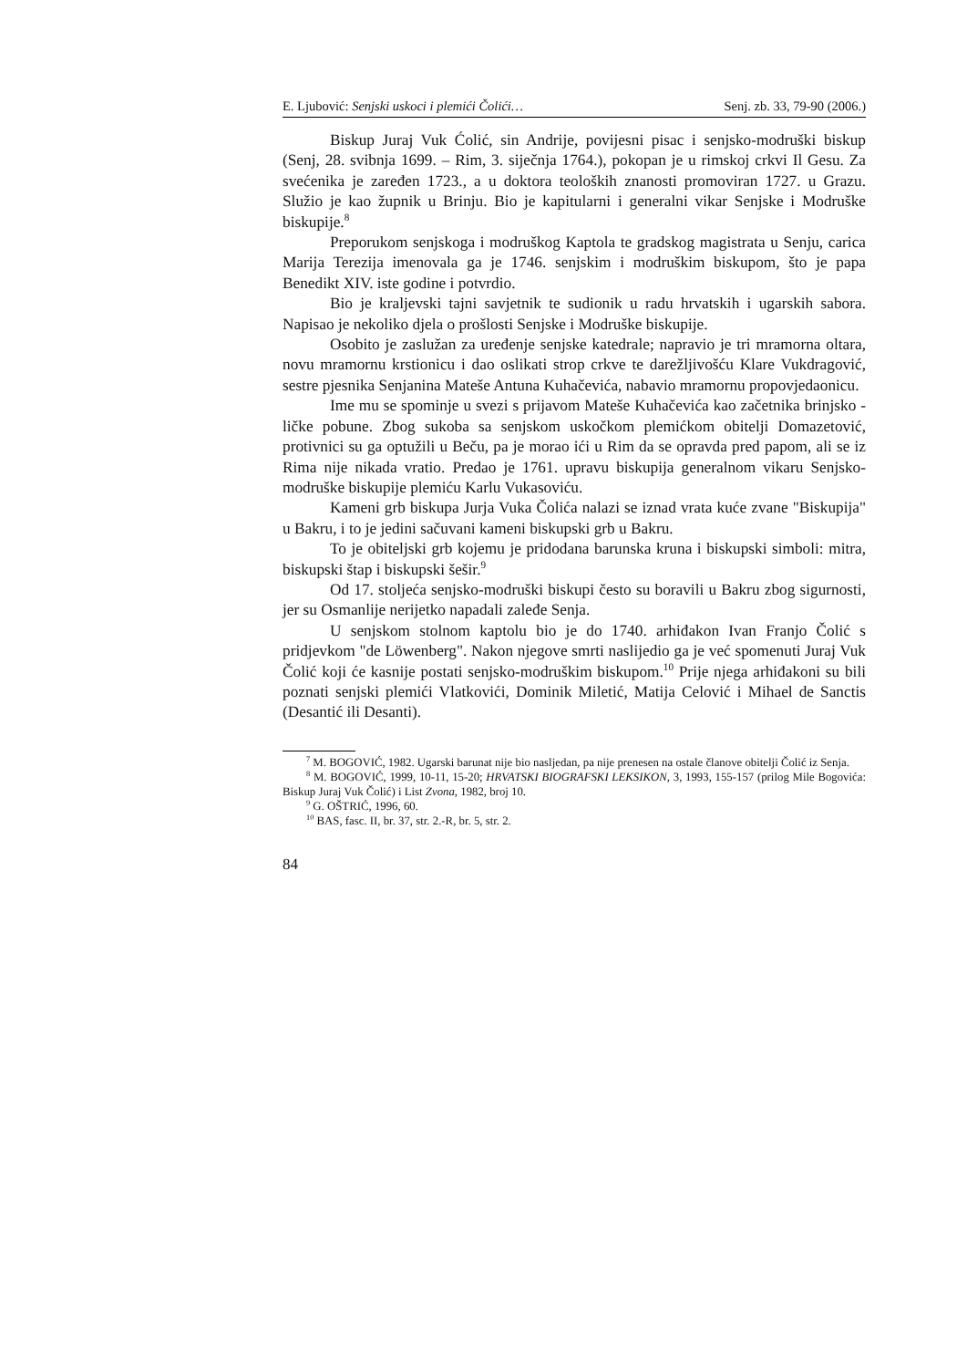E. Ljubović: Senjski uskoci i plemići Čolići… Senj. zb. 33, 79-90 (2006.)
Biskup Juraj Vuk Ćolić, sin Andrije, povijesni pisac i senjsko-modruški biskup (Senj, 28. svibnja 1699. – Rim, 3. siječnja 1764.), pokopan je u rimskoj crkvi Il Gesu. Za svećenika je zaređen 1723., a u doktora teoloških znanosti promoviran 1727. u Grazu. Služio je kao župnik u Brinju. Bio je kapitularni i generalni vikar Senjske i Modruške biskupije.<sup>8</sup>
Preporukom senjskoga i modruškog Kaptola te gradskog magistrata u Senju, carica Marija Terezija imenovala ga je 1746. senjskim i modruškim biskupom, što je papa Benedikt XIV. iste godine i potvrdio.
Bio je kraljevski tajni savjetnik te sudionik u radu hrvatskih i ugarskih sabora. Napisao je nekoliko djela o prošlosti Senjske i Modruške biskupije.
Osobito je zaslužan za uređenje senjske katedrale; napravio je tri mramorna oltara, novu mramornu krstionicu i dao oslikati strop crkve te darežljivošću Klare Vukdragović, sestre pjesnika Senjanina Mateše Antuna Kuhačevića, nabavio mramornu propovjedaonicu.
Ime mu se spominje u svezi s prijavom Mateše Kuhačevića kao začetnika brinjsko - ličke pobune. Zbog sukoba sa senjskom uskočkom plemićkom obitelji Domazetović, protivnici su ga optužili u Beču, pa je morao ići u Rim da se opravda pred papom, ali se iz Rima nije nikada vratio. Predao je 1761. upravu biskupija generalnom vikaru Senjsko-modruške biskupije plemiću Karlu Vukasoviću.
Kameni grb biskupa Jurja Vuka Čolića nalazi se iznad vrata kuće zvane "Biskupija" u Bakru, i to je jedini sačuvani kameni biskupski grb u Bakru.
To je obiteljski grb kojemu je pridodana barunska kruna i biskupski simboli: mitra, biskupski štap i biskupski šešir.<sup>9</sup>
Od 17. stoljeća senjsko-modruški biskupi često su boravili u Bakru zbog sigurnosti, jer su Osmanlije nerijetko napadali zaleđe Senja.
U senjskom stolnom kaptolu bio je do 1740. arhiđakon Ivan Franjo Čolić s pridjevkom "de Löwenberg". Nakon njegove smrti naslijedio ga je već spomenuti Juraj Vuk Čolić koji će kasnije postati senjsko-modruškim biskupom.<sup>10</sup> Prije njega arhiđakoni su bili poznati senjski plemići Vlatkovići, Dominik Miletić, Matija Celović i Mihael de Sanctis (Desantić ili Desanti).
<sup>7</sup> M. BOGOVIĆ, 1982. Ugarski barunat nije bio nasljedan, pa nije prenesen na ostale članove obitelji Čolić iz Senja.
<sup>8</sup> M. BOGOVIĆ, 1999, 10-11, 15-20; HRVATSKI BIOGRAFSKI LEKSIKON, 3, 1993, 155-157 (prilog Mile Bogovića: Biskup Juraj Vuk Čolić) i List Zvona, 1982, broj 10.
<sup>9</sup> G. OŠTRIĆ, 1996, 60.
<sup>10</sup> BAS, fasc. II, br. 37, str. 2.-R, br. 5, str. 2.
84